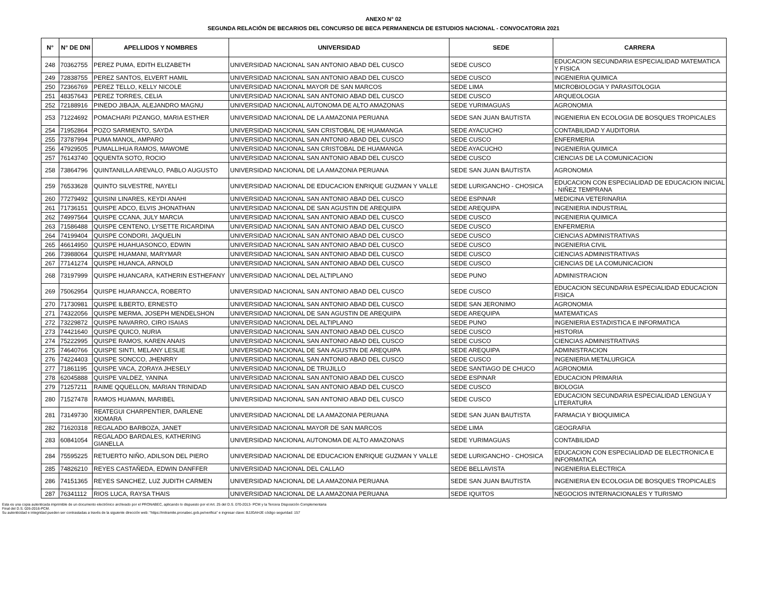ANEXO N° 02
SEGUNDA RELACIÓN DE BECARIOS DEL CONCURSO DE BECA PERMANENCIA DE ESTUDIOS NACIONAL - CONVOCATORIA 2021
| N° | N° DE DNI | APELLIDOS Y NOMBRES | UNIVERSIDAD | SEDE | CARRERA |
| --- | --- | --- | --- | --- | --- |
| 248 | 70362755 | PEREZ PUMA, EDITH ELIZABETH | UNIVERSIDAD NACIONAL SAN ANTONIO ABAD DEL CUSCO | SEDE CUSCO | EDUCACION SECUNDARIA ESPECIALIDAD MATEMATICA Y FISICA |
| 249 | 72838755 | PEREZ SANTOS, ELVERT HAMIL | UNIVERSIDAD NACIONAL SAN ANTONIO ABAD DEL CUSCO | SEDE CUSCO | INGENIERIA QUIMICA |
| 250 | 72366769 | PEREZ TELLO, KELLY NICOLE | UNIVERSIDAD NACIONAL MAYOR DE SAN MARCOS | SEDE LIMA | MICROBIOLOGIA Y PARASITOLOGIA |
| 251 | 48357643 | PEREZ TORRES, CELIA | UNIVERSIDAD NACIONAL SAN ANTONIO ABAD DEL CUSCO | SEDE CUSCO | ARQUEOLOGIA |
| 252 | 72188916 | PINEDO JIBAJA, ALEJANDRO MAGNU | UNIVERSIDAD NACIONAL AUTONOMA DE ALTO AMAZONAS | SEDE YURIMAGUAS | AGRONOMIA |
| 253 | 71224692 | POMACHARI PIZANGO, MARIA ESTHER | UNIVERSIDAD NACIONAL DE LA AMAZONIA PERUANA | SEDE SAN JUAN BAUTISTA | INGENIERIA EN ECOLOGIA DE BOSQUES TROPICALES |
| 254 | 71952864 | POZO SARMIENTO, SAYDA | UNIVERSIDAD NACIONAL SAN CRISTOBAL DE HUAMANGA | SEDE AYACUCHO | CONTABILIDAD Y AUDITORIA |
| 255 | 73787994 | PUMA MANOL, AMPARO | UNIVERSIDAD NACIONAL SAN ANTONIO ABAD DEL CUSCO | SEDE CUSCO | ENFERMERIA |
| 256 | 47929505 | PUMALLIHUA RAMOS, MAWOME | UNIVERSIDAD NACIONAL SAN CRISTOBAL DE HUAMANGA | SEDE AYACUCHO | INGENIERIA QUIMICA |
| 257 | 76143740 | QQUENTA SOTO, ROCIO | UNIVERSIDAD NACIONAL SAN ANTONIO ABAD DEL CUSCO | SEDE CUSCO | CIENCIAS DE LA COMUNICACION |
| 258 | 73864796 | QUINTANILLA AREVALO, PABLO AUGUSTO | UNIVERSIDAD NACIONAL DE LA AMAZONIA PERUANA | SEDE SAN JUAN BAUTISTA | AGRONOMIA |
| 259 | 76533628 | QUINTO SILVESTRE, NAYELI | UNIVERSIDAD NACIONAL DE EDUCACION ENRIQUE GUZMAN Y VALLE | SEDE LURIGANCHO - CHOSICA | EDUCACION CON ESPECIALIDAD DE EDUCACION INICIAL - NIÑEZ TEMPRANA |
| 260 | 77279492 | QUISINI LINARES, KEYDI ANAHI | UNIVERSIDAD NACIONAL SAN ANTONIO ABAD DEL CUSCO | SEDE ESPINAR | MEDICINA VETERINARIA |
| 261 | 71736151 | QUISPE ADCO, ELVIS JHONATHAN | UNIVERSIDAD NACIONAL DE SAN AGUSTIN DE AREQUIPA | SEDE AREQUIPA | INGENIERIA INDUSTRIAL |
| 262 | 74997564 | QUISPE CCANA, JULY MARCIA | UNIVERSIDAD NACIONAL SAN ANTONIO ABAD DEL CUSCO | SEDE CUSCO | INGENIERIA QUIMICA |
| 263 | 71586488 | QUISPE CENTENO, LYSETTE RICARDINA | UNIVERSIDAD NACIONAL SAN ANTONIO ABAD DEL CUSCO | SEDE CUSCO | ENFERMERIA |
| 264 | 74199404 | QUISPE CONDORI, JAQUELIN | UNIVERSIDAD NACIONAL SAN ANTONIO ABAD DEL CUSCO | SEDE CUSCO | CIENCIAS ADMINISTRATIVAS |
| 265 | 46614950 | QUISPE HUAHUASONCO, EDWIN | UNIVERSIDAD NACIONAL SAN ANTONIO ABAD DEL CUSCO | SEDE CUSCO | INGENIERIA CIVIL |
| 266 | 73988064 | QUISPE HUAMANI, MARYMAR | UNIVERSIDAD NACIONAL SAN ANTONIO ABAD DEL CUSCO | SEDE CUSCO | CIENCIAS ADMINISTRATIVAS |
| 267 | 77141274 | QUISPE HUANCA, ARNOLD | UNIVERSIDAD NACIONAL SAN ANTONIO ABAD DEL CUSCO | SEDE CUSCO | CIENCIAS DE LA COMUNICACION |
| 268 | 73197999 | QUISPE HUANCARA, KATHERIN ESTHEFANY | UNIVERSIDAD NACIONAL DEL ALTIPLANO | SEDE PUNO | ADMINISTRACION |
| 269 | 75062954 | QUISPE HUARANCCA, ROBERTO | UNIVERSIDAD NACIONAL SAN ANTONIO ABAD DEL CUSCO | SEDE CUSCO | EDUCACION SECUNDARIA ESPECIALIDAD EDUCACION FISICA |
| 270 | 71730981 | QUISPE ILBERTO, ERNESTO | UNIVERSIDAD NACIONAL SAN ANTONIO ABAD DEL CUSCO | SEDE SAN JERONIMO | AGRONOMIA |
| 271 | 74322056 | QUISPE MERMA, JOSEPH MENDELSHON | UNIVERSIDAD NACIONAL DE SAN AGUSTIN DE AREQUIPA | SEDE AREQUIPA | MATEMATICAS |
| 272 | 73229872 | QUISPE NAVARRO, CIRO ISAIAS | UNIVERSIDAD NACIONAL DEL ALTIPLANO | SEDE PUNO | INGENIERIA ESTADISTICA E INFORMATICA |
| 273 | 74421640 | QUISPE QUICO, NURIA | UNIVERSIDAD NACIONAL SAN ANTONIO ABAD DEL CUSCO | SEDE CUSCO | HISTORIA |
| 274 | 75222995 | QUISPE RAMOS, KAREN ANAIS | UNIVERSIDAD NACIONAL SAN ANTONIO ABAD DEL CUSCO | SEDE CUSCO | CIENCIAS ADMINISTRATIVAS |
| 275 | 74640766 | QUISPE SINTI, MELANY LESLIE | UNIVERSIDAD NACIONAL DE SAN AGUSTIN DE AREQUIPA | SEDE AREQUIPA | ADMINISTRACION |
| 276 | 74224403 | QUISPE SONCCO, JHENRRY | UNIVERSIDAD NACIONAL SAN ANTONIO ABAD DEL CUSCO | SEDE CUSCO | INGENIERIA METALURGICA |
| 277 | 71861195 | QUISPE VACA, ZORAYA JHESELY | UNIVERSIDAD NACIONAL DE TRUJILLO | SEDE SANTIAGO DE CHUCO | AGRONOMIA |
| 278 | 62045888 | QUISPE VALDEZ, YANINA | UNIVERSIDAD NACIONAL SAN ANTONIO ABAD DEL CUSCO | SEDE ESPINAR | EDUCACION PRIMARIA |
| 279 | 71257211 | RAIME QQUELLON, MARIAN TRINIDAD | UNIVERSIDAD NACIONAL SAN ANTONIO ABAD DEL CUSCO | SEDE CUSCO | BIOLOGIA |
| 280 | 71527478 | RAMOS HUAMAN, MARIBEL | UNIVERSIDAD NACIONAL SAN ANTONIO ABAD DEL CUSCO | SEDE CUSCO | EDUCACION SECUNDARIA ESPECIALIDAD LENGUA Y LITERATURA |
| 281 | 73149730 | REATEGUI CHARPENTIER, DARLENE XIOMARA | UNIVERSIDAD NACIONAL DE LA AMAZONIA PERUANA | SEDE SAN JUAN BAUTISTA | FARMACIA Y BIOQUIMICA |
| 282 | 71620318 | REGALADO BARBOZA, JANET | UNIVERSIDAD NACIONAL MAYOR DE SAN MARCOS | SEDE LIMA | GEOGRAFIA |
| 283 | 60841054 | REGALADO BARDALES, KATHERING GIANELLA | UNIVERSIDAD NACIONAL AUTONOMA DE ALTO AMAZONAS | SEDE YURIMAGUAS | CONTABILIDAD |
| 284 | 75595225 | RETUERTO NIÑO, ADILSON DEL PIERO | UNIVERSIDAD NACIONAL DE EDUCACION ENRIQUE GUZMAN Y VALLE | SEDE LURIGANCHO - CHOSICA | EDUCACION CON ESPECIALIDAD DE ELECTRONICA E INFORMATICA |
| 285 | 74826210 | REYES CASTAÑEDA, EDWIN DANFFER | UNIVERSIDAD NACIONAL DEL CALLAO | SEDE BELLAVISTA | INGENIERIA ELECTRICA |
| 286 | 74151365 | REYES SANCHEZ, LUZ JUDITH CARMEN | UNIVERSIDAD NACIONAL DE LA AMAZONIA PERUANA | SEDE SAN JUAN BAUTISTA | INGENIERIA EN ECOLOGIA DE BOSQUES TROPICALES |
| 287 | 76341112 | RIOS LUCA, RAYSA THAIS | UNIVERSIDAD NACIONAL DE LA AMAZONIA PERUANA | SEDE IQUITOS | NEGOCIOS INTERNACIONALES Y TURISMO |
Esta es una copia autenticada imprimible de un documento electrónico archivado por el PRONABEC, aplicando lo dispuesto por el Art. 25 del D.S. 070-2013- PCM y la Tercera Disposición Complementaria
Final del D.S. 026-2016-PCM.
Su autenticidad e integridad pueden ser contrastadas a través de la siguiente dirección web: "https://mitramite.pronabec.gob.pe/verifica" e ingresar clave: BJJGAHJE código seguridad: 157